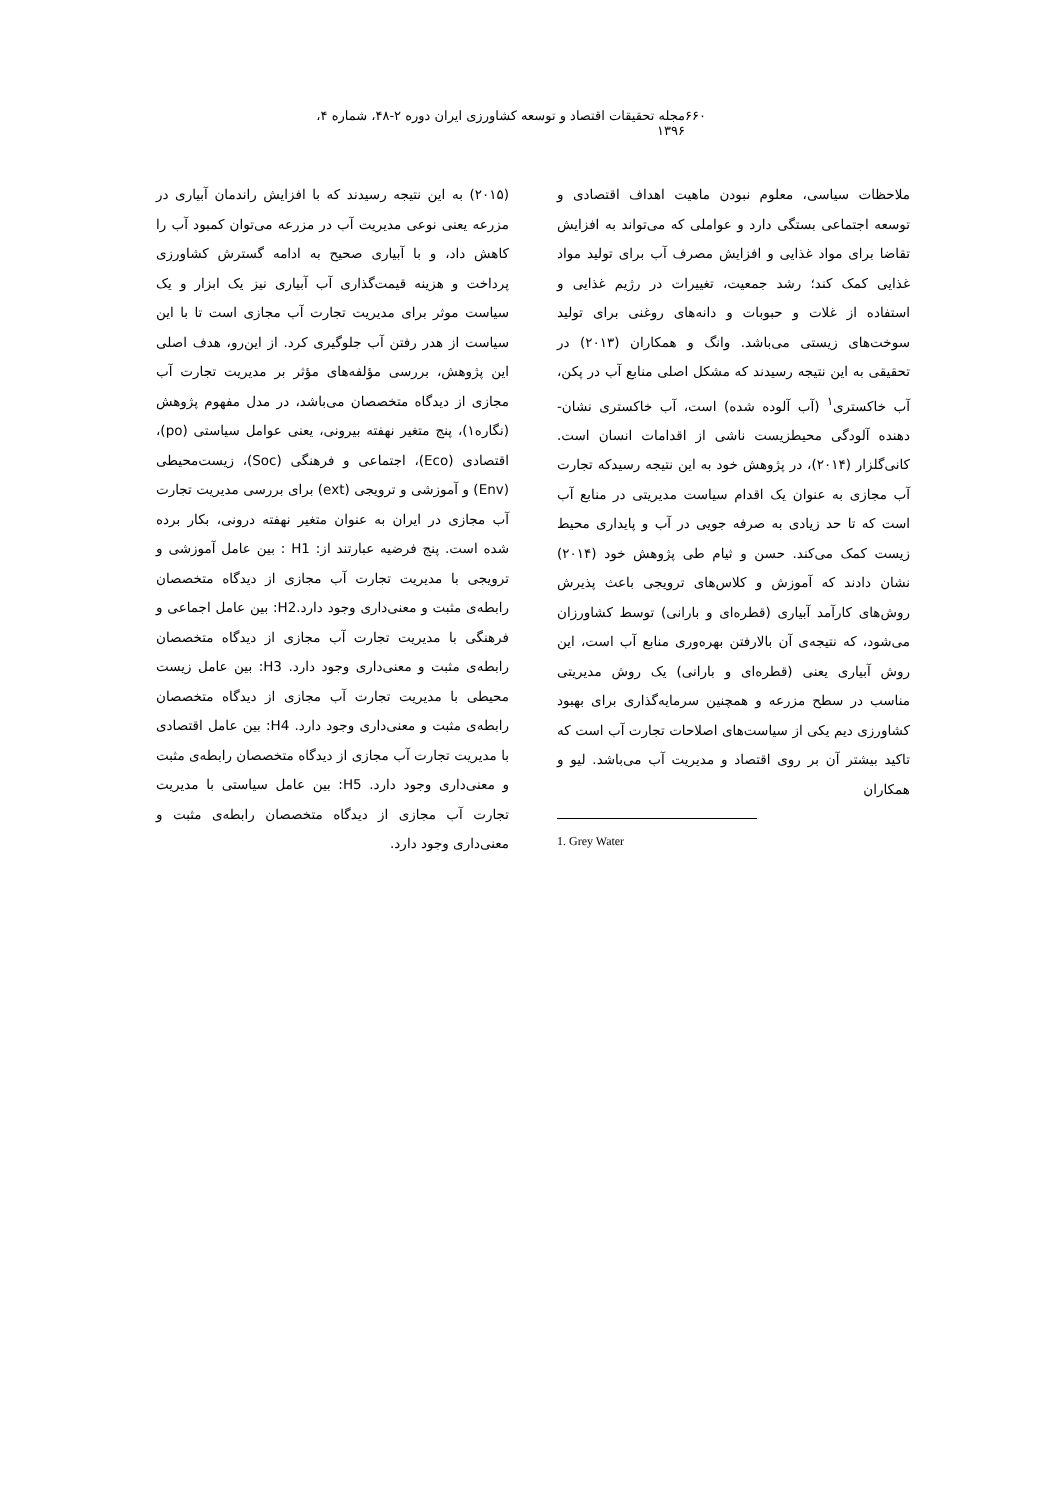۶۶۰ مجله تحقیقات اقتصاد و توسعه کشاورزی ایران دوره ۲-۴۸، شماره ۴، ۱۳۹۶
ملاحظات سیاسی، معلوم نبودن ماهیت اهداف اقتصادی و توسعه اجتماعی بستگی دارد و عواملی که می‌تواند به افزایش تقاضا برای مواد غذایی و افزایش مصرف آب برای تولید مواد غذایی کمک کند؛ رشد جمعیت، تغییرات در رژیم غذایی و استفاده از غلات و حبوبات و دانه‌های روغنی برای تولید سوخت‌های زیستی می‌باشد. وانگ و همکاران (۲۰۱۳) در تحقیقی به این نتیجه رسیدند که مشکل اصلی منابع آب در پکن، آب خاکستری<sup>۱</sup> (آب آلوده شده) است، آب خاکستری نشان-دهنده آلودگی محیطزیست ناشی از اقدامات انسان است. کانی‌گلزار (۲۰۱۴)، در پژوهش خود به این نتیجه رسیدکه تجارت آب مجازی به عنوان یک اقدام سیاست مدیریتی در منابع آب است که تا حد زیادی به صرفه جویی در آب و پایداری محیط زیست کمک می‌کند. حسن و ثیام طی پژوهش خود (۲۰۱۴) نشان دادند که آموزش و کلاس‌های ترویجی باعث پذیرش روش‌های کارآمد آبیاری (قطره‌ای و بارانی) توسط کشاورزان می‌شود، که نتیجه‌ی آن بالارفتن بهره‌وری منابع آب است، این روش آبیاری یعنی (قطره‌ای و بارانی) یک روش مدیریتی مناسب در سطح مزرعه و همچنین سرمایه‌گذاری برای بهبود کشاورزی دیم یکی از سیاست‌های اصلاحات تجارت آب است که تاکید بیشتر آن بر روی اقتصاد و مدیریت آب می‌باشد. لیو و همکاران
1. Grey Water
(۲۰۱۵) به این نتیجه رسیدند که با افزایش راندمان آبیاری در مزرعه یعنی نوعی مدیریت آب در مزرعه می‌توان کمبود آب را کاهش داد، و با آبیاری صحیح به ادامه گسترش کشاورزی پرداخت و هزینه قیمت‌گذاری آب آبیاری نیز یک ابزار و یک سیاست موثر برای مدیریت تجارت آب مجازی است تا با این سیاست از هدر رفتن آب جلوگیری کرد. از این‌رو، هدف اصلی این پژوهش، بررسی مؤلفه‌های مؤثر بر مدیریت تجارت آب مجازی از دیدگاه متخصصان می‌باشد، در مدل مفهوم پژوهش (نگاره۱)، پنج متغیر نهفته بیرونی، یعنی عوامل سیاستی (po)، اقتصادی (Eco)، اجتماعی و فرهنگی (Soc)، زیست‌محیطی (Env) و آموزشی و ترویجی (ext) برای بررسی مدیریت تجارت آب مجازی در ایران به عنوان متغیر نهفته درونی، بکار برده شده است. پنج فرضیه عبارتند از: H1 : بین عامل آموزشی و ترویجی با مدیریت تجارت آب مجازی از دیدگاه متخصصان رابطه‌ی مثبت و معنی‌داری وجود دارد.H2: بین عامل اجماعی و فرهنگی با مدیریت تجارت آب مجازی از دیدگاه متخصصان رابطه‌ی مثبت و معنی‌داری وجود دارد. H3: بین عامل زیست محیطی با مدیریت تجارت آب مجازی از دیدگاه متخصصان رابطه‌ی مثبت و معنی‌داری وجود دارد. H4: بین عامل اقتصادی با مدیریت تجارت آب مجازی از دیدگاه متخصصان رابطه‌ی مثبت و معنی‌داری وجود دارد. H5: بین عامل سیاستی با مدیریت تجارت آب مجازی از دیدگاه متخصصان رابطه‌ی مثبت و معنی‌داری وجود دارد.